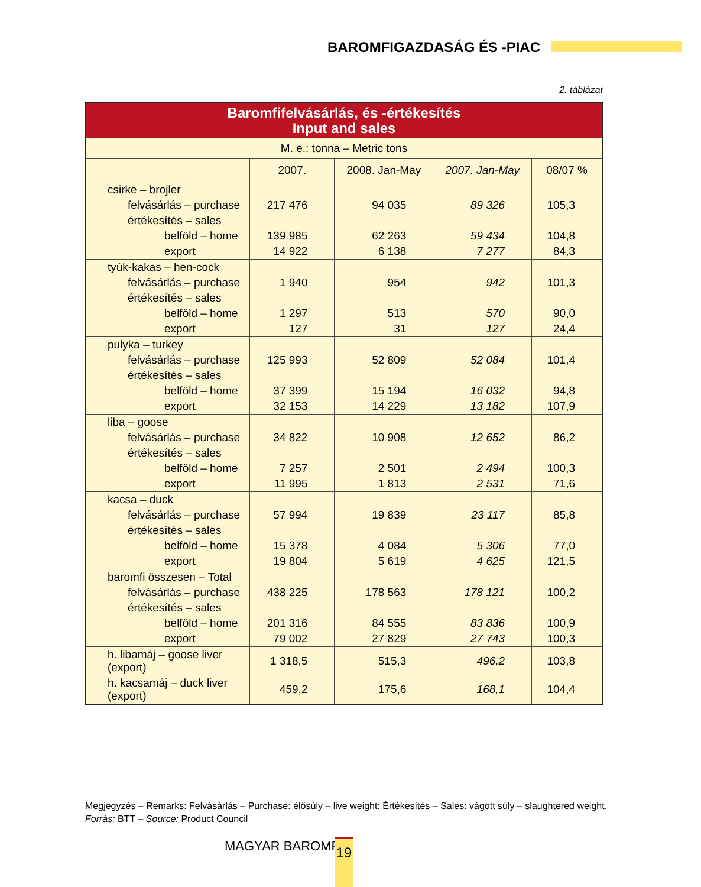BAROMFIGAZDASÁG ÉS -PIAC
2. táblázat
| Baromfifelvásárlás, és -értékesítés Input and sales | | | | |
| M. e.: tonna – Metric tons | | | | |
| | 2007. | 2008. Jan-May | 2007. Jan-May | 08/07 % |
| csirke – brojler | | | | |
| felvásárlás – purchase | 217 476 | 94 035 | 89 326 | 105,3 |
| értékesítés – sales | | | | |
| belföld – home | 139 985 | 62 263 | 59 434 | 104,8 |
| export | 14 922 | 6 138 | 7 277 | 84,3 |
| tyúk-kakas – hen-cock | | | | |
| felvásárlás – purchase | 1 940 | 954 | 942 | 101,3 |
| értékesítés – sales | | | | |
| belföld – home | 1 297 | 513 | 570 | 90,0 |
| export | 127 | 31 | 127 | 24,4 |
| pulyka – turkey | | | | |
| felvásárlás – purchase | 125 993 | 52 809 | 52 084 | 101,4 |
| értékesítés – sales | | | | |
| belföld – home | 37 399 | 15 194 | 16 032 | 94,8 |
| export | 32 153 | 14 229 | 13 182 | 107,9 |
| liba – goose | | | | |
| felvásárlás – purchase | 34 822 | 10 908 | 12 652 | 86,2 |
| értékesítés – sales | | | | |
| belföld – home | 7 257 | 2 501 | 2 494 | 100,3 |
| export | 11 995 | 1 813 | 2 531 | 71,6 |
| kacsa – duck | | | | |
| felvásárlás – purchase | 57 994 | 19 839 | 23 117 | 85,8 |
| értékesítés – sales | | | | |
| belföld – home | 15 378 | 4 084 | 5 306 | 77,0 |
| export | 19 804 | 5 619 | 4 625 | 121,5 |
| baromfi összesen – Total | | | | |
| felvásárlás – purchase | 438 225 | 178 563 | 178 121 | 100,2 |
| értékesítés – sales | | | | |
| belföld – home | 201 316 | 84 555 | 83 836 | 100,9 |
| export | 79 002 | 27 829 | 27 743 | 100,3 |
| h. libamáj – goose liver (export) | 1 318,5 | 515,3 | 496,2 | 103,8 |
| h. kacsamáj – duck liver (export) | 459,2 | 175,6 | 168,1 | 104,4 |
Megjegyzés – Remarks: Felvásárlás – Purchase: élősúly – live weight: Értékesítés – Sales: vágott súly – slaughtered weight.
Forrás: BTT – Source: Product Council
MAGYAR BAROMFI 19